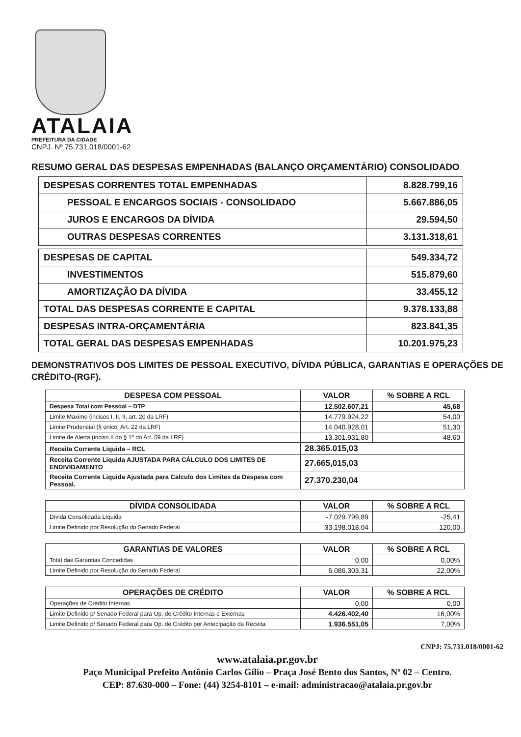ATALAIA
PREFEITURA DA CIDADE
CNPJ. Nº 75.731.018/0001-62
RESUMO GERAL DAS DESPESAS EMPENHADAS (BALANÇO ORÇAMENTÁRIO) CONSOLIDADO
| DESPESAS CORRENTES TOTAL EMPENHADAS | 8.828.799,16 |
| PESSOAL E ENCARGOS SOCIAIS - CONSOLIDADO | 5.667.886,05 |
| JUROS E ENCARGOS DA DÍVIDA | 29.594,50 |
| OUTRAS DESPESAS CORRENTES | 3.131.318,61 |
| DESPESAS DE CAPITAL | 549.334,72 |
| INVESTIMENTOS | 515.879,60 |
| AMORTIZAÇÃO DA DÍVIDA | 33.455,12 |
| TOTAL DAS DESPESAS CORRENTE E CAPITAL | 9.378.133,88 |
| DESPESAS INTRA-ORÇAMENTÁRIA | 823.841,35 |
| TOTAL GERAL DAS DESPESAS EMPENHADAS | 10.201.975,23 |
DEMONSTRATIVOS DOS LIMITES DE PESSOAL EXECUTIVO, DÍVIDA PÚBLICA, GARANTIAS E OPERAÇÕES DE CRÉDITO-(RGF).
| DESPESA COM PESSOAL | VALOR | % SOBRE A RCL |
| --- | --- | --- |
| Despesa Total com Pessoal – DTP | 12.502.607,21 | 45,68 |
| Limite Maximo (incisos I, II, II, art. 20 da LRF) | 14.779.924,22 | 54,00 |
| Limite Prudencial (§ único, Art. 22 da LRF) | 14.040.928,01 | 51,30 |
| Limite de Alerta (inciso II do § 1º do Art. 59 da LRF) | 13.301.931,80 | 48.60 |
| Receita Corrente Liquida – RCL | 28.365.015,03 | |
| Receita Corrente Liquida AJUSTADA PARA CÁLCULO DOS LIMITES DE ENDIVIDAMENTO | 27.665,015,03 | |
| Receita Corrente Liquida Ajustada para Calculo dos Limites da Despesa com Pessoal. | 27.370.230,04 | |
| DÍVIDA CONSOLIDADA | VALOR | % SOBRE A RCL |
| --- | --- | --- |
| Dívida Consolidada Líquida | -7.029.799,89 | -25,41 |
| Limite Definido por Resolução do Senado Federal | 33.198.018,04 | 120,00 |
| GARANTIAS DE VALORES | VALOR | % SOBRE A RCL |
| --- | --- | --- |
| Total das Garantias Concedidas | 0,00 | 0,00% |
| Limite Definido por Resolução do Senado Federal | 6.086.303,31 | 22,00% |
| OPERAÇÕES DE CRÉDITO | VALOR | % SOBRE A RCL |
| --- | --- | --- |
| Operações de Crédito Internas | 0,00 | 0,00 |
| Limite Definido p/ Senado Federal para Op. de Crédito Internas e Externas | 4.426.402,40 | 16,00% |
| Limite Definido p/ Senado Federal para Op. de Crédito por Antecipação da Receita | 1.936.551,05 | 7,00% |
CNPJ: 75.731.018/0001-62
www.atalaia.pr.gov.br
Paço Municipal Prefeito Antônio Carlos Gílio – Praça José Bento dos Santos, Nº 02 – Centro.
CEP: 87.630-000 – Fone: (44) 3254-8101 – e-mail: administracao@atalaia.pr.gov.br